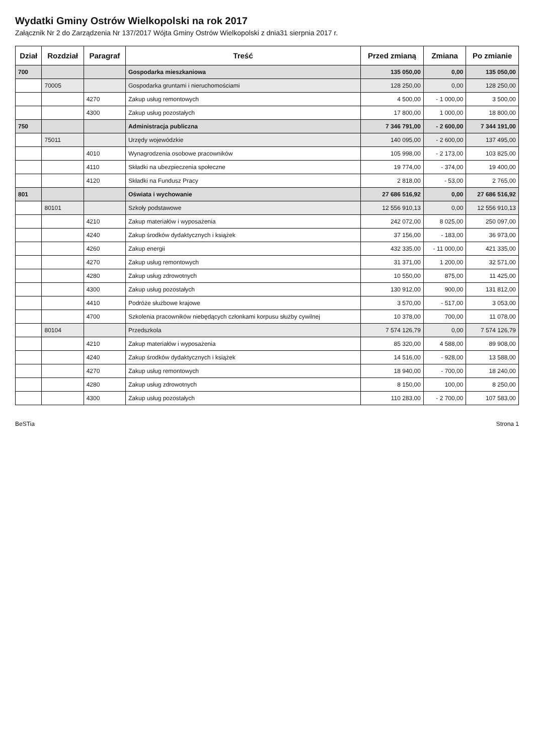Wydatki Gminy Ostrów Wielkopolski na rok 2017
Załącznik Nr 2 do Zarządzenia Nr 137/2017 Wójta Gminy Ostrów Wielkopolski z dnia31 sierpnia 2017 r.
| Dział | Rozdział | Paragraf | Treść | Przed zmianą | Zmiana | Po zmianie |
| --- | --- | --- | --- | --- | --- | --- |
| 700 | | | Gospodarka mieszkaniowa | 135 050,00 | 0,00 | 135 050,00 |
| | 70005 | | Gospodarka gruntami i nieruchomościami | 128 250,00 | 0,00 | 128 250,00 |
| | | 4270 | Zakup usług remontowych | 4 500,00 | - 1 000,00 | 3 500,00 |
| | | 4300 | Zakup usług pozostałych | 17 800,00 | 1 000,00 | 18 800,00 |
| 750 | | | Administracja publiczna | 7 346 791,00 | - 2 600,00 | 7 344 191,00 |
| | 75011 | | Urzędy wojewódzkie | 140 095,00 | - 2 600,00 | 137 495,00 |
| | | 4010 | Wynagrodzenia osobowe pracowników | 105 998,00 | - 2 173,00 | 103 825,00 |
| | | 4110 | Składki na ubezpieczenia społeczne | 19 774,00 | - 374,00 | 19 400,00 |
| | | 4120 | Składki na Fundusz Pracy | 2 818,00 | - 53,00 | 2 765,00 |
| 801 | | | Oświata i wychowanie | 27 686 516,92 | 0,00 | 27 686 516,92 |
| | 80101 | | Szkoły podstawowe | 12 556 910,13 | 0,00 | 12 556 910,13 |
| | | 4210 | Zakup materiałów i wyposażenia | 242 072,00 | 8 025,00 | 250 097,00 |
| | | 4240 | Zakup środków dydaktycznych i książek | 37 156,00 | - 183,00 | 36 973,00 |
| | | 4260 | Zakup energii | 432 335,00 | - 11 000,00 | 421 335,00 |
| | | 4270 | Zakup usług remontowych | 31 371,00 | 1 200,00 | 32 571,00 |
| | | 4280 | Zakup usług zdrowotnych | 10 550,00 | 875,00 | 11 425,00 |
| | | 4300 | Zakup usług pozostałych | 130 912,00 | 900,00 | 131 812,00 |
| | | 4410 | Podróże służbowe krajowe | 3 570,00 | - 517,00 | 3 053,00 |
| | | 4700 | Szkolenia pracowników niebędących członkami korpusu służby cywilnej | 10 378,00 | 700,00 | 11 078,00 |
| | 80104 | | Przedszkola | 7 574 126,79 | 0,00 | 7 574 126,79 |
| | | 4210 | Zakup materiałów i wyposażenia | 85 320,00 | 4 588,00 | 89 908,00 |
| | | 4240 | Zakup środków dydaktycznych i książek | 14 516,00 | - 928,00 | 13 588,00 |
| | | 4270 | Zakup usług remontowych | 18 940,00 | - 700,00 | 18 240,00 |
| | | 4280 | Zakup usług zdrowotnych | 8 150,00 | 100,00 | 8 250,00 |
| | | 4300 | Zakup usług pozostałych | 110 283,00 | - 2 700,00 | 107 583,00 |
BeSTia Strona 1